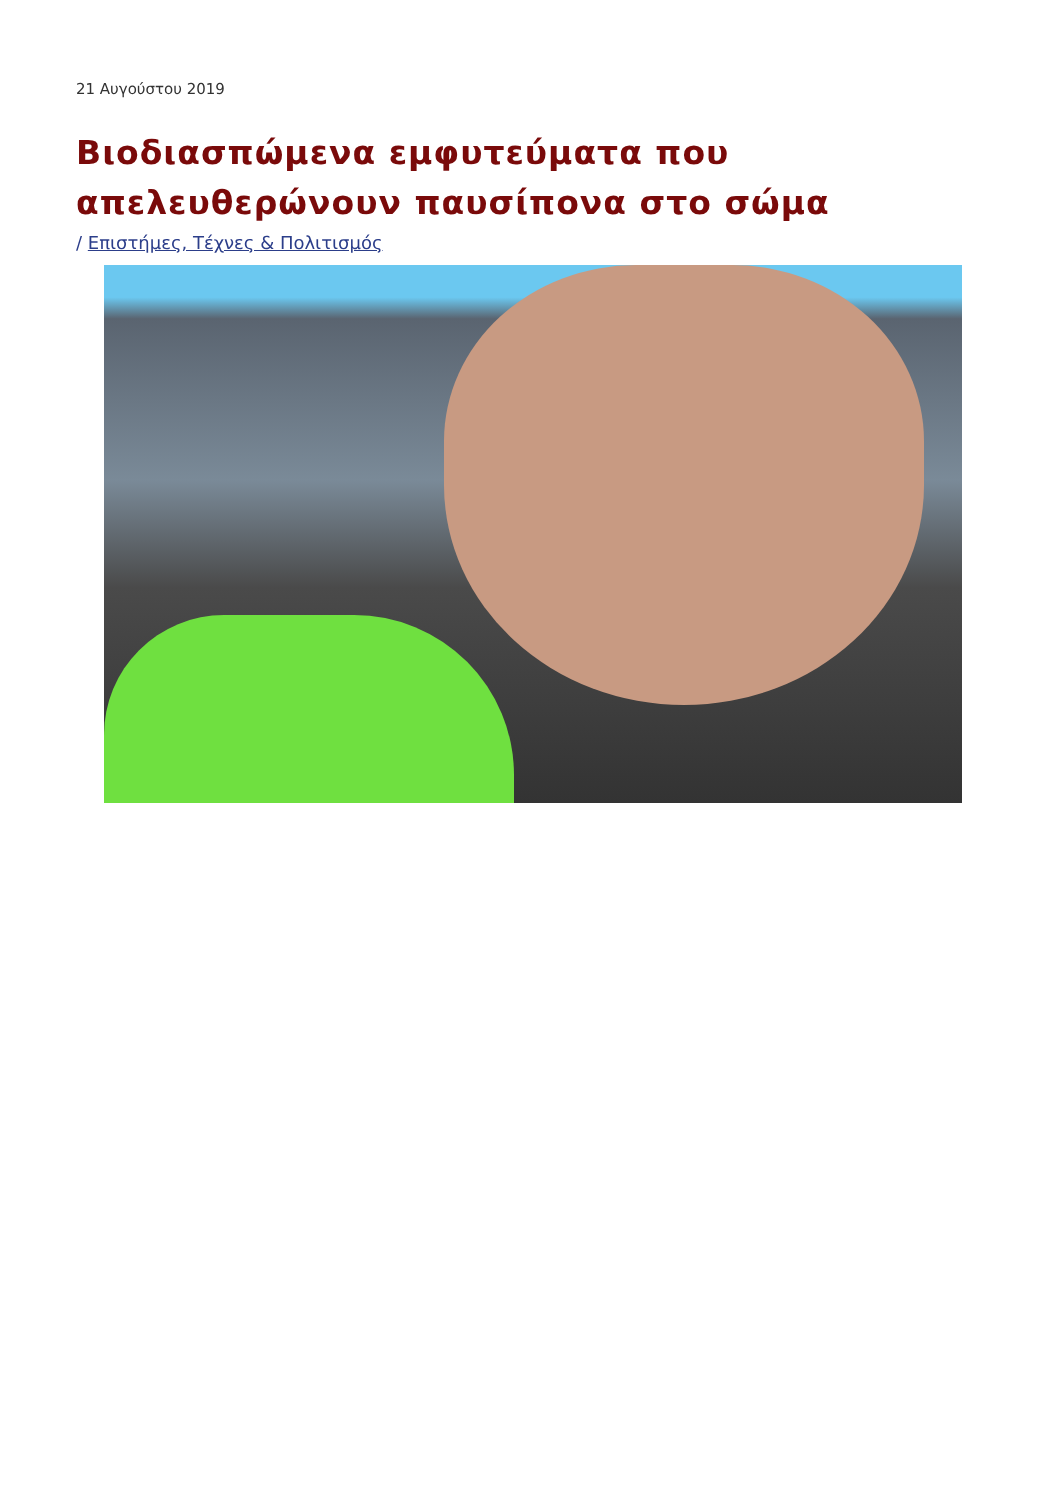21 Αυγούστου 2019
Βιοδιασπώμενα εμφυτεύματα που απελευθερώνουν παυσίπονα στο σώμα
/ Επιστήμες, Τέχνες & Πολιτισμός